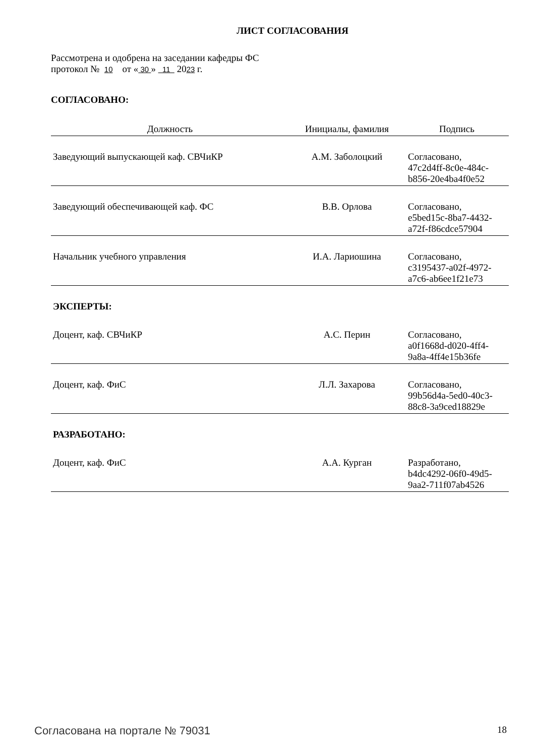ЛИСТ СОГЛАСОВАНИЯ
Рассмотрена и одобрена на заседании кафедры ФС
протокол № 10 от « 30 » 11 2023 г.
СОГЛАСОВАНО:
| Должность | Инициалы, фамилия | Подпись |
| --- | --- | --- |
| Заведующий выпускающей каф. СВЧиКР | А.М. Заболоцкий | Согласовано, 47c2d4ff-8c0e-484c- b856-20e4ba4f0e52 |
| Заведующий обеспечивающей каф. ФС | В.В. Орлова | Согласовано, e5bed15c-8ba7-4432- a72f-f86cdce57904 |
| Начальник учебного управления | И.А. Лариошина | Согласовано, c3195437-a02f-4972- a7c6-ab6ee1f21e73 |
| ЭКСПЕРТЫ: | | |
| Доцент, каф. СВЧиКР | А.С. Перин | Согласовано, a0f1668d-d020-4ff4- 9a8a-4ff4e15b36fe |
| Доцент, каф. ФиС | Л.Л. Захарова | Согласовано, 99b56d4a-5ed0-40c3- 88c8-3a9ced18829e |
| РАЗРАБОТАНО: | | |
| Доцент, каф. ФиС | А.А. Курган | Разработано, b4dc4292-06f0-49d5- 9aa2-711f07ab4526 |
Согласована на портале № 79031 18